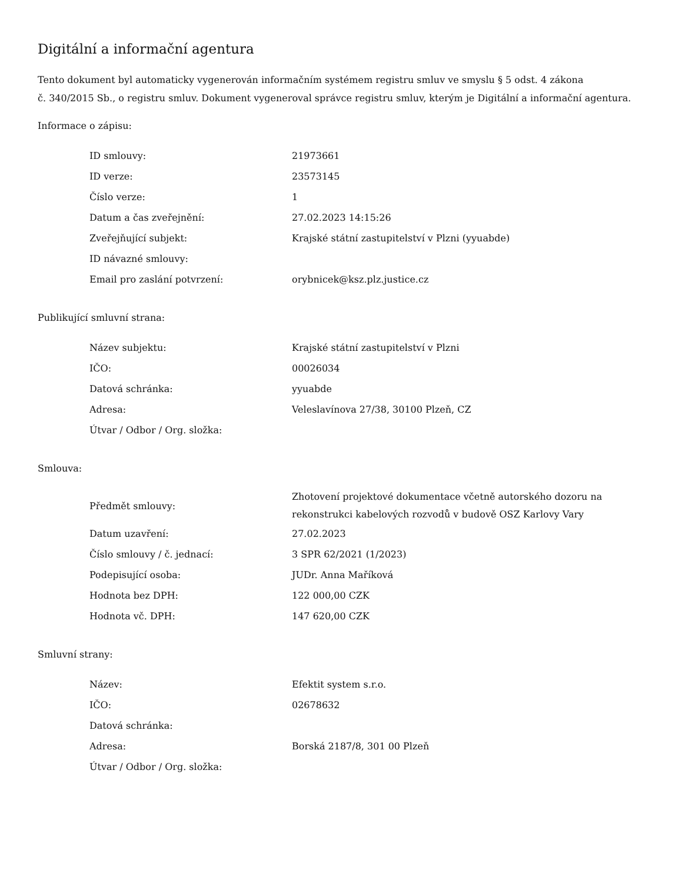Digitální a informační agentura
Tento dokument byl automaticky vygenerován informačním systémem registru smluv ve smyslu § 5 odst. 4 zákona
č. 340/2015 Sb., o registru smluv. Dokument vygeneroval správce registru smluv, kterým je Digitální a informační agentura.
Informace o zápisu:
| ID smlouvy: | 21973661 |
| ID verze: | 23573145 |
| Číslo verze: | 1 |
| Datum a čas zveřejnění: | 27.02.2023 14:15:26 |
| Zveřejňující subjekt: | Krajské státní zastupitelství v Plzni (yyuabde) |
| ID návazné smlouvy: | |
| Email pro zaslání potvrzení: | orybnicek@ksz.plz.justice.cz |
Publikující smluvní strana:
| Název subjektu: | Krajské státní zastupitelství v Plzni |
| IČO: | 00026034 |
| Datová schránka: | yyuabde |
| Adresa: | Veleslavínova 27/38, 30100 Plzeň, CZ |
| Útvar / Odbor / Org. složka: | |
Smlouva:
| Předmět smlouvy: | Zhotovení projektové dokumentace včetně autorského dozoru na rekonstrukci kabelových rozvodů v budově OSZ Karlovy Vary |
| Datum uzavření: | 27.02.2023 |
| Číslo smlouvy / č. jednací: | 3 SPR 62/2021 (1/2023) |
| Podepisující osoba: | JUDr. Anna Maříková |
| Hodnota bez DPH: | 122 000,00 CZK |
| Hodnota vč. DPH: | 147 620,00 CZK |
Smluvní strany:
| Název: | Efektit system s.r.o. |
| IČO: | 02678632 |
| Datová schránka: | |
| Adresa: | Borská 2187/8, 301 00 Plzeň |
| Útvar / Odbor / Org. složka: | |